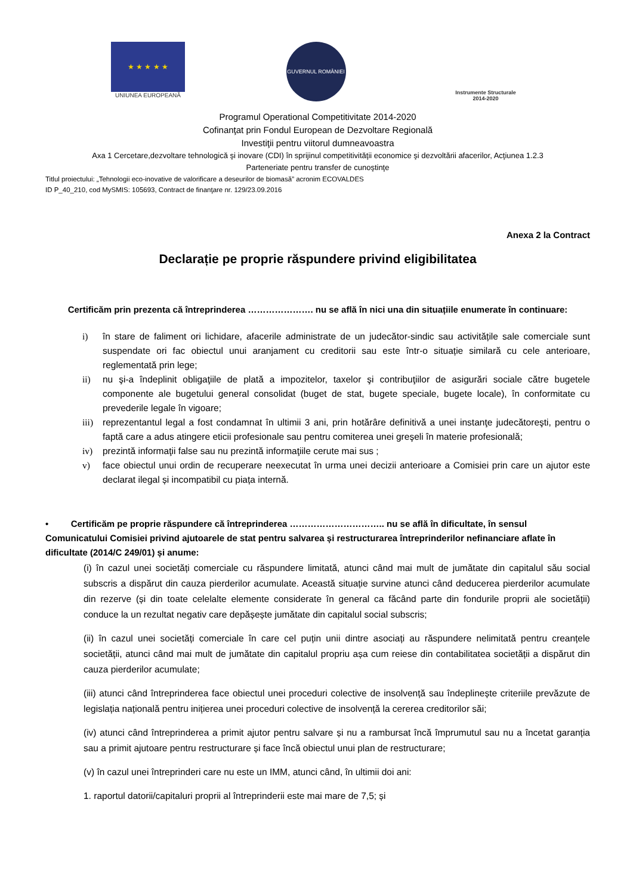★ ★ ★ ★ ★
UNIUNEA EUROPEANĂ
GUVERNUL ROMÂNIEI
Instrumente Structurale
2014-2020
Programul Operational Competitivitate 2014-2020
Cofinanţat prin Fondul European de Dezvoltare Regională
Investiţii pentru viitorul dumneavoastra
Axa 1 Cercetare,dezvoltare tehnologică şi inovare (CDI) în sprijinul competitivităţii economice şi dezvoltării afacerilor, Acţiunea 1.2.3
Parteneriate pentru transfer de cunoştinţe
Titlul proiectului: „Tehnologii eco-inovative de valorificare a deseurilor de biomasă” acronim ECOVALDES
ID P_40_210, cod MySMIS: 105693, Contract de finanţare nr. 129/23.09.2016
Anexa 2 la Contract
Declarație pe proprie răspundere privind eligibilitatea
Certificăm prin prezenta că întreprinderea …………………. nu se află în nici una din situațiile enumerate în continuare:
i) în stare de faliment ori lichidare, afacerile administrate de un judecător-sindic sau activitățile sale comerciale sunt suspendate ori fac obiectul unui aranjament cu creditorii sau este într-o situație similară cu cele anterioare, reglementată prin lege;
ii) nu şi-a îndeplinit obligaţiile de plată a impozitelor, taxelor şi contribuţiilor de asigurări sociale către bugetele componente ale bugetului general consolidat (buget de stat, bugete speciale, bugete locale), în conformitate cu prevederile legale în vigoare;
iii)
reprezentantul legal a fost condamnat în ultimii 3 ani, prin hotărâre definitivă a unei instanţe judecătoreşti, pentru o faptă care a adus atingere eticii profesionale sau pentru comiterea unei greşeli în materie profesională;
iv) prezintă informaţii false sau nu prezintă informaţiile cerute mai sus ;
v) face obiectul unui ordin de recuperare neexecutat în urma unei decizii anterioare a Comisiei prin care un ajutor este declarat ilegal și incompatibil cu piața internă.
• Certificăm pe proprie răspundere că întreprinderea ………………………….. nu se află în dificultate, în sensul Comunicatului Comisiei privind ajutoarele de stat pentru salvarea și restructurarea întreprinderilor nefinanciare aflate în dificultate (2014/C 249/01) și anume:
(i) în cazul unei societăți comerciale cu răspundere limitată, atunci când mai mult de jumătate din capitalul său social subscris a dispărut din cauza pierderilor acumulate. Această situație survine atunci când deducerea pierderilor acumulate din rezerve (și din toate celelalte elemente considerate în general ca făcând parte din fondurile proprii ale societății) conduce la un rezultat negativ care depășește jumătate din capitalul social subscris;
(ii) în cazul unei societăți comerciale în care cel puțin unii dintre asociați au răspundere nelimitată pentru creanțele societății, atunci când mai mult de jumătate din capitalul propriu așa cum reiese din contabilitatea societății a dispărut din cauza pierderilor acumulate;
(iii) atunci când întreprinderea face obiectul unei proceduri colective de insolvență sau îndeplinește criteriile prevăzute de legislația națională pentru inițierea unei proceduri colective de insolvență la cererea creditorilor săi;
(iv) atunci când întreprinderea a primit ajutor pentru salvare și nu a rambursat încă împrumutul sau nu a încetat garanția sau a primit ajutoare pentru restructurare și face încă obiectul unui plan de restructurare;
(v) în cazul unei întreprinderi care nu este un IMM, atunci când, în ultimii doi ani:
1. raportul datorii/capitaluri proprii al întreprinderii este mai mare de 7,5; și